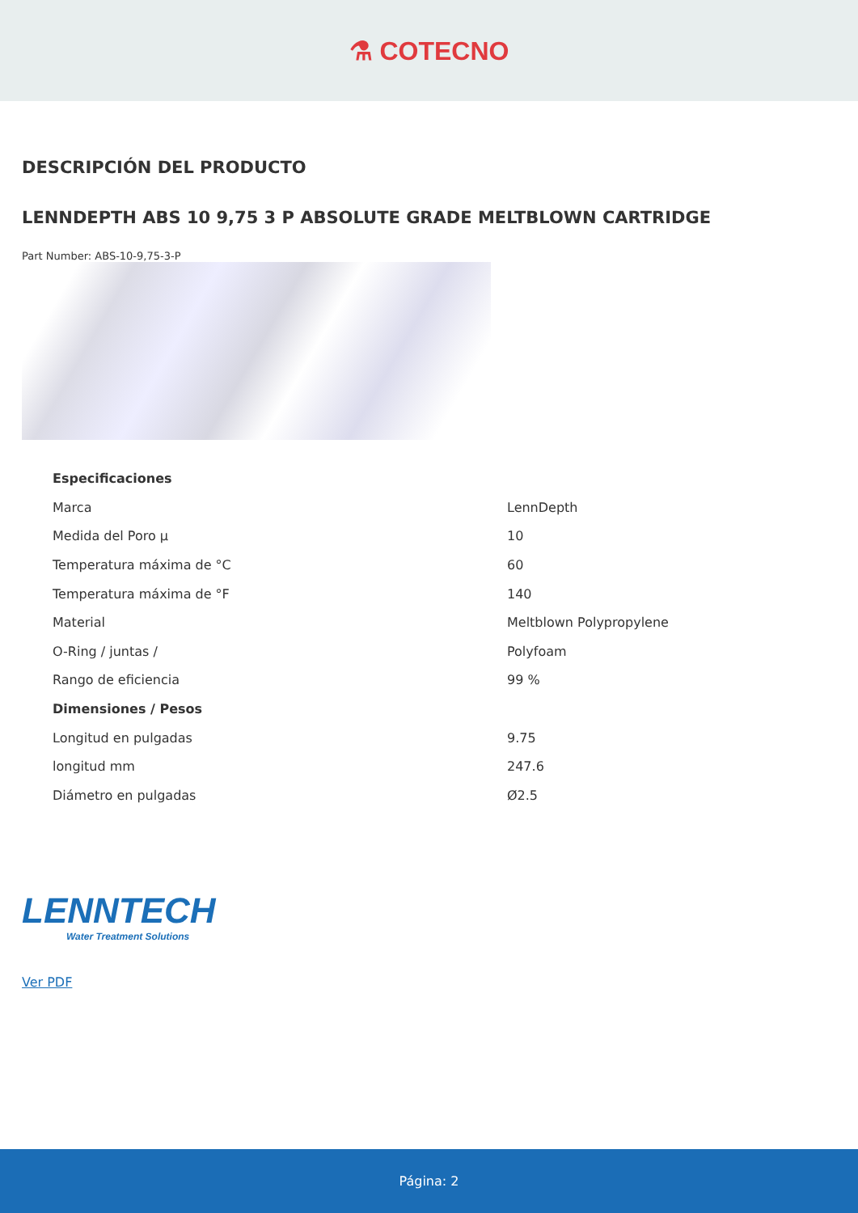⚗ COTECNO
DESCRIPCIÓN DEL PRODUCTO
LENNDEPTH ABS 10 9,75 3 P ABSOLUTE GRADE MELTBLOWN CARTRIDGE
Part Number: ABS-10-9,75-3-P
| Especificaciones | |
| Marca | LennDepth |
| Medida del Poro µ | 10 |
| Temperatura máxima de °C | 60 |
| Temperatura máxima de °F | 140 |
| Material | Meltblown Polypropylene |
| O-Ring / juntas / | Polyfoam |
| Rango de eficiencia | 99 % |
| Dimensiones / Pesos | |
| Longitud en pulgadas | 9.75 |
| longitud mm | 247.6 |
| Diámetro en pulgadas | Ø2.5 |
LENNTECH
Water Treatment Solutions
Ver PDF
Página: 2